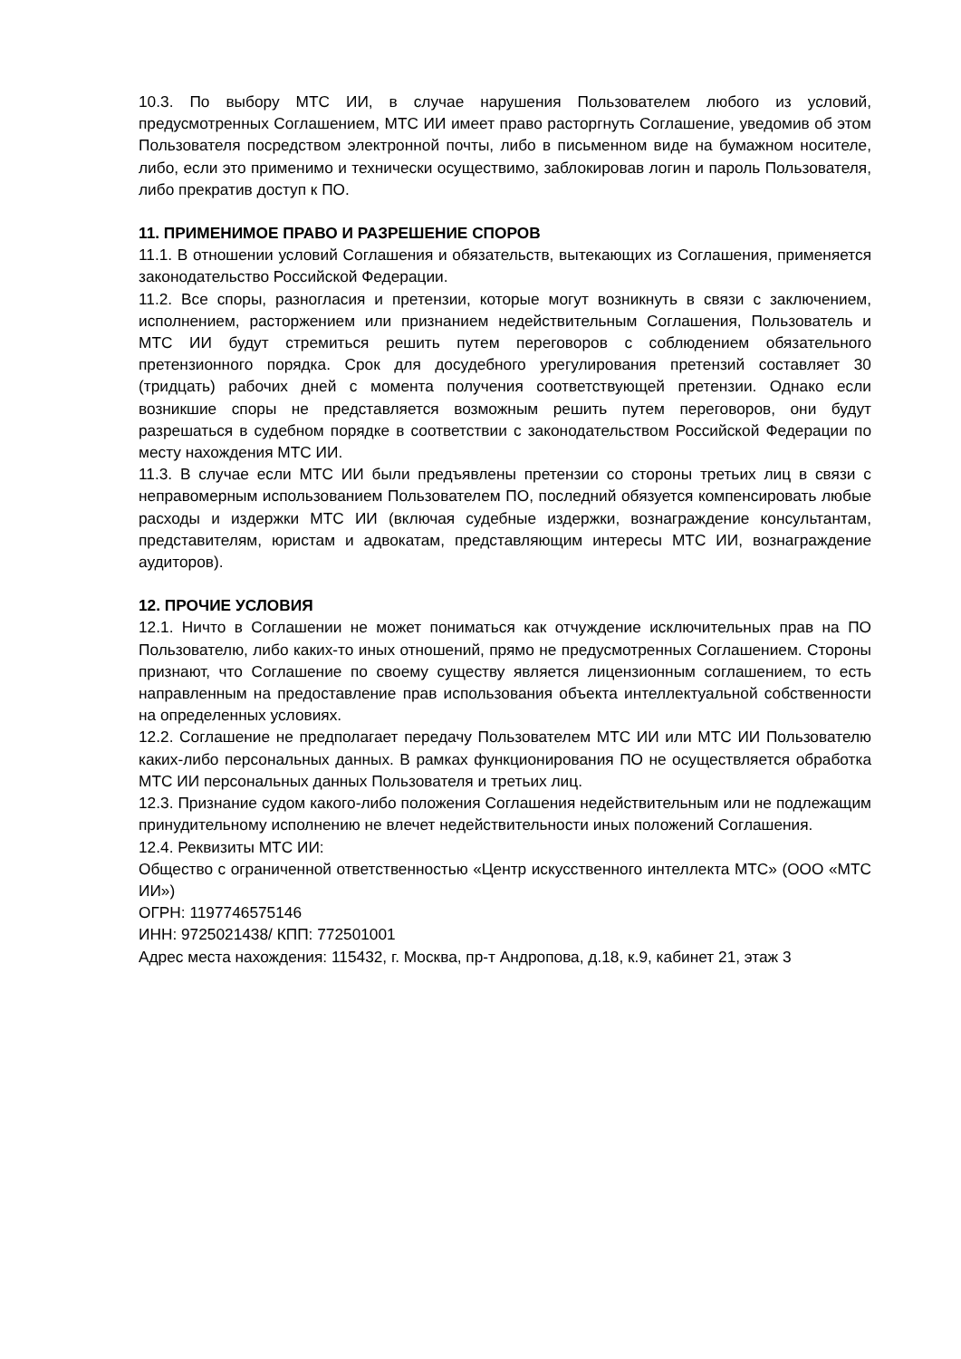10.3. По выбору МТС ИИ, в случае нарушения Пользователем любого из условий, предусмотренных Соглашением, МТС ИИ имеет право расторгнуть Соглашение, уведомив об этом Пользователя посредством электронной почты, либо в письменном виде на бумажном носителе, либо, если это применимо и технически осуществимо, заблокировав логин и пароль Пользователя, либо прекратив доступ к ПО.
11. ПРИМЕНИМОЕ ПРАВО И РАЗРЕШЕНИЕ СПОРОВ
11.1. В отношении условий Соглашения и обязательств, вытекающих из Соглашения, применяется законодательство Российской Федерации.
11.2. Все споры, разногласия и претензии, которые могут возникнуть в связи с заключением, исполнением, расторжением или признанием недействительным Соглашения, Пользователь и МТС ИИ будут стремиться решить путем переговоров с соблюдением обязательного претензионного порядка. Срок для досудебного урегулирования претензий составляет 30 (тридцать) рабочих дней с момента получения соответствующей претензии. Однако если возникшие споры не представляется возможным решить путем переговоров, они будут разрешаться в судебном порядке в соответствии с законодательством Российской Федерации по месту нахождения МТС ИИ.
11.3. В случае если МТС ИИ были предъявлены претензии со стороны третьих лиц в связи с неправомерным использованием Пользователем ПО, последний обязуется компенсировать любые расходы и издержки МТС ИИ (включая судебные издержки, вознаграждение консультантам, представителям, юристам и адвокатам, представляющим интересы МТС ИИ, вознаграждение аудиторов).
12. ПРОЧИЕ УСЛОВИЯ
12.1. Ничто в Соглашении не может пониматься как отчуждение исключительных прав на ПО Пользователю, либо каких-то иных отношений, прямо не предусмотренных Соглашением. Стороны признают, что Соглашение по своему существу является лицензионным соглашением, то есть направленным на предоставление прав использования объекта интеллектуальной собственности на определенных условиях.
12.2. Соглашение не предполагает передачу Пользователем МТС ИИ или МТС ИИ Пользователю каких-либо персональных данных. В рамках функционирования ПО не осуществляется обработка МТС ИИ персональных данных Пользователя и третьих лиц.
12.3. Признание судом какого-либо положения Соглашения недействительным или не подлежащим принудительному исполнению не влечет недействительности иных положений Соглашения.
12.4. Реквизиты МТС ИИ:
Общество с ограниченной ответственностью «Центр искусственного интеллекта МТС» (ООО «МТС ИИ»)
ОГРН: 1197746575146
ИНН: 9725021438/ КПП: 772501001
Адрес места нахождения: 115432, г. Москва, пр-т Андропова, д.18, к.9, кабинет 21, этаж 3